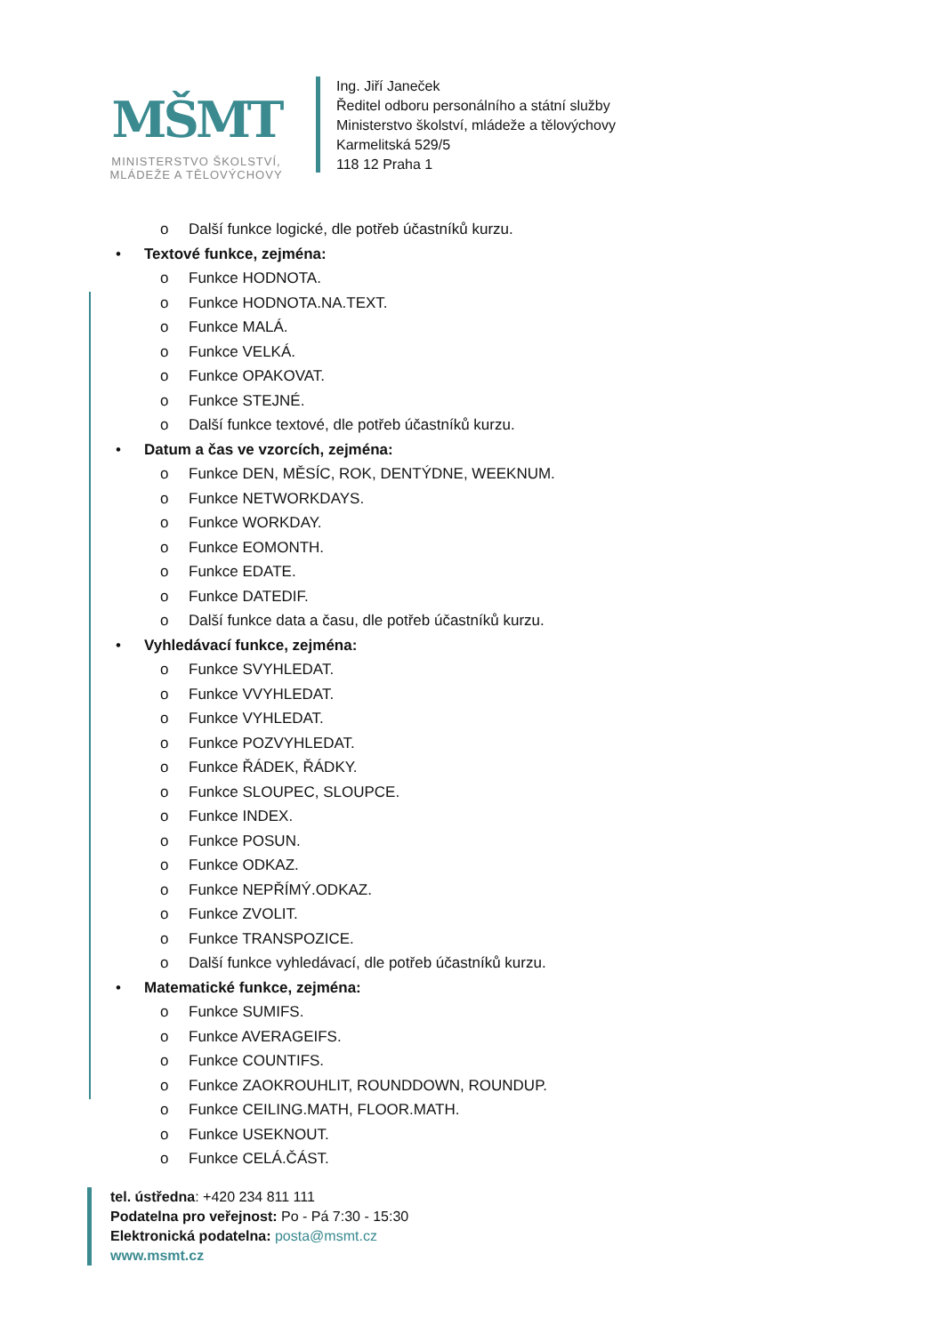MŠMT
MINISTERSTVO ŠKOLSTVÍ,
MLÁDEŽE A TĚLOVÝCHOVY
Ing. Jiří Janeček
Ředitel odboru personálního a státní služby
Ministerstvo školství, mládeže a tělovýchovy
Karmelitská 529/5
118 12 Praha 1
o Další funkce logické, dle potřeb účastníků kurzu.
• Textové funkce, zejména:
o Funkce HODNOTA.
o Funkce HODNOTA.NA.TEXT.
o Funkce MALÁ.
o Funkce VELKÁ.
o Funkce OPAKOVAT.
o Funkce STEJNÉ.
o Další funkce textové, dle potřeb účastníků kurzu.
• Datum a čas ve vzorcích, zejména:
o Funkce DEN, MĚSÍC, ROK, DENTÝDNE, WEEKNUM.
o Funkce NETWORKDAYS.
o Funkce WORKDAY.
o Funkce EOMONTH.
o Funkce EDATE.
o Funkce DATEDIF.
o Další funkce data a času, dle potřeb účastníků kurzu.
• Vyhledávací funkce, zejména:
o Funkce SVYHLEDAT.
o Funkce VVYHLEDAT.
o Funkce VYHLEDAT.
o Funkce POZVYHLEDAT.
o Funkce ŘÁDEK, ŘÁDKY.
o Funkce SLOUPEC, SLOUPCE.
o Funkce INDEX.
o Funkce POSUN.
o Funkce ODKAZ.
o Funkce NEPŘÍMÝ.ODKAZ.
o Funkce ZVOLIT.
o Funkce TRANSPOZICE.
o Další funkce vyhledávací, dle potřeb účastníků kurzu.
• Matematické funkce, zejména:
o Funkce SUMIFS.
o Funkce AVERAGEIFS.
o Funkce COUNTIFS.
o Funkce ZAOKROUHLIT, ROUNDDOWN, ROUNDUP.
o Funkce CEILING.MATH, FLOOR.MATH.
o Funkce USEKNOUT.
o Funkce CELÁ.ČÁST.
tel. ústředna: +420 234 811 111
Podatelna pro veřejnost: Po - Pá 7:30 - 15:30
Elektronická podatelna: posta@msmt.cz
www.msmt.cz